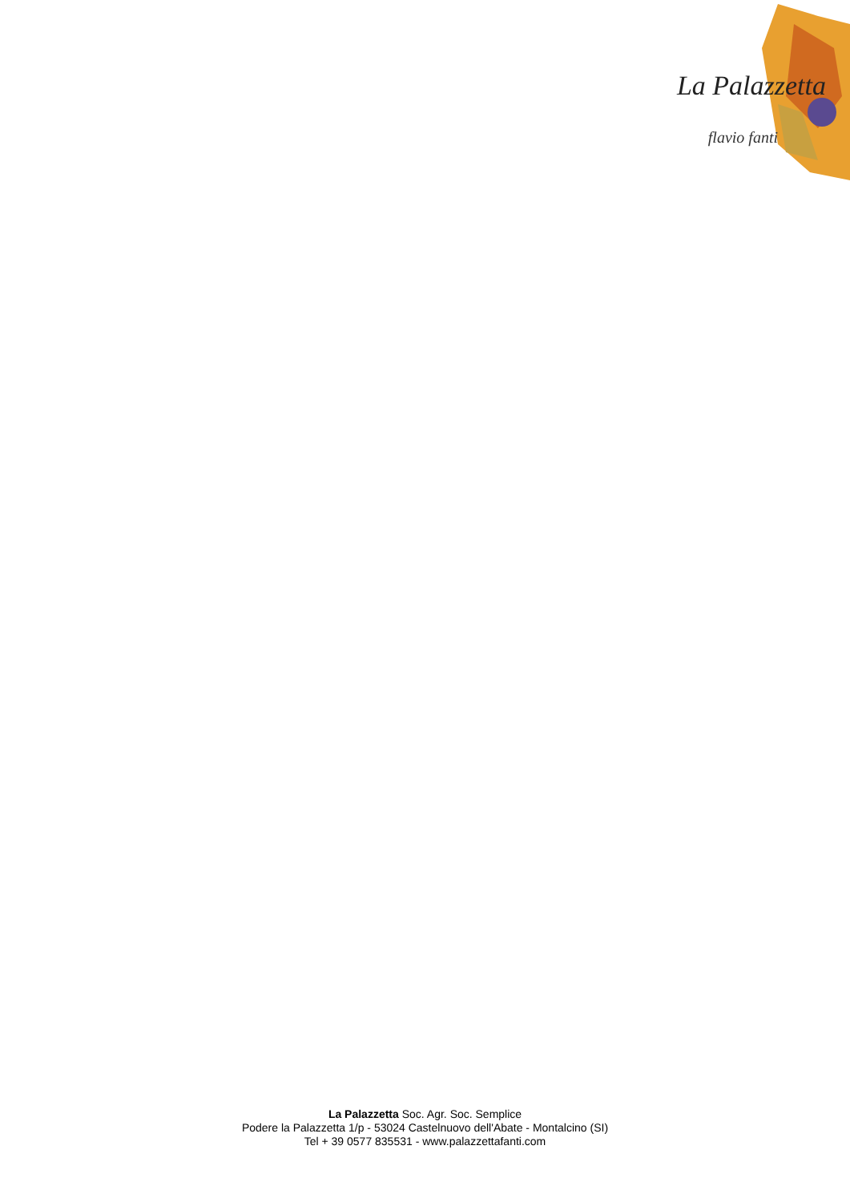La Palazzetta
flavio fanti
La Palazzetta Soc. Agr. Soc. Semplice
Podere la Palazzetta 1/p - 53024 Castelnuovo dell'Abate - Montalcino (SI)
Tel + 39 0577 835531 - www.palazzettafanti.com